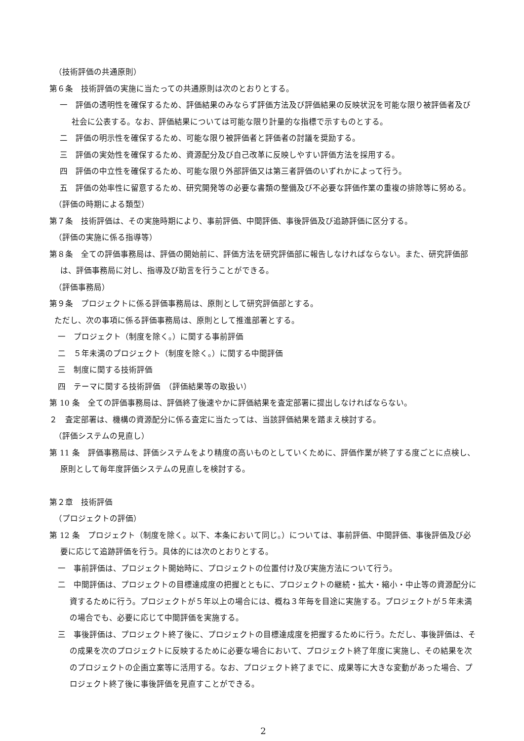（技術評価の共通原則）
第６条　技術評価の実施に当たっての共通原則は次のとおりとする。
一　評価の透明性を確保するため、評価結果のみならず評価方法及び評価結果の反映状況を可能な限り被評価者及び社会に公表する。なお、評価結果については可能な限り計量的な指標で示すものとする。
二　評価の明示性を確保するため、可能な限り被評価者と評価者の討議を奨励する。
三　評価の実効性を確保するため、資源配分及び自己改革に反映しやすい評価方法を採用する。
四　評価の中立性を確保するため、可能な限り外部評価又は第三者評価のいずれかによって行う。
五　評価の効率性に留意するため、研究開発等の必要な書類の整備及び不必要な評価作業の重複の排除等に努める。
（評価の時期による類型）
第７条　技術評価は、その実施時期により、事前評価、中間評価、事後評価及び追跡評価に区分する。
（評価の実施に係る指導等）
第８条　全ての評価事務局は、評価の開始前に、評価方法を研究評価部に報告しなければならない。また、研究評価部は、評価事務局に対し、指導及び助言を行うことができる。
（評価事務局）
第９条　プロジェクトに係る評価事務局は、原則として研究評価部とする。
ただし、次の事項に係る評価事務局は、原則として推進部署とする。
一　プロジェクト（制度を除く。）に関する事前評価
二　５年未満のプロジェクト（制度を除く。）に関する中間評価
三　制度に関する技術評価
四　テーマに関する技術評価　（評価結果等の取扱い）
第 10 条　全ての評価事務局は、評価終了後速やかに評価結果を査定部署に提出しなければならない。
２　査定部署は、機構の資源配分に係る査定に当たっては、当該評価結果を踏まえ検討する。
（評価システムの見直し）
第 11 条　評価事務局は、評価システムをより精度の高いものとしていくために、評価作業が終了する度ごとに点検し、原則として毎年度評価システムの見直しを検討する。
第２章　技術評価
（プロジェクトの評価）
第 12 条　プロジェクト（制度を除く。以下、本条において同じ。）については、事前評価、中間評価、事後評価及び必要に応じて追跡評価を行う。具体的には次のとおりとする。
一　事前評価は、プロジェクト開始時に、プロジェクトの位置付け及び実施方法について行う。
二　中間評価は、プロジェクトの目標達成度の把握とともに、プロジェクトの継続・拡大・縮小・中止等の資源配分に資するために行う。プロジェクトが５年以上の場合には、概ね３年毎を目途に実施する。プロジェクトが５年未満の場合でも、必要に応じて中間評価を実施する。
三　事後評価は、プロジェクト終了後に、プロジェクトの目標達成度を把握するために行う。ただし、事後評価は、その成果を次のプロジェクトに反映するために必要な場合において、プロジェクト終了年度に実施し、その結果を次のプロジェクトの企画立案等に活用する。なお、プロジェクト終了までに、成果等に大きな変動があった場合、プロジェクト終了後に事後評価を見直すことができる。
2